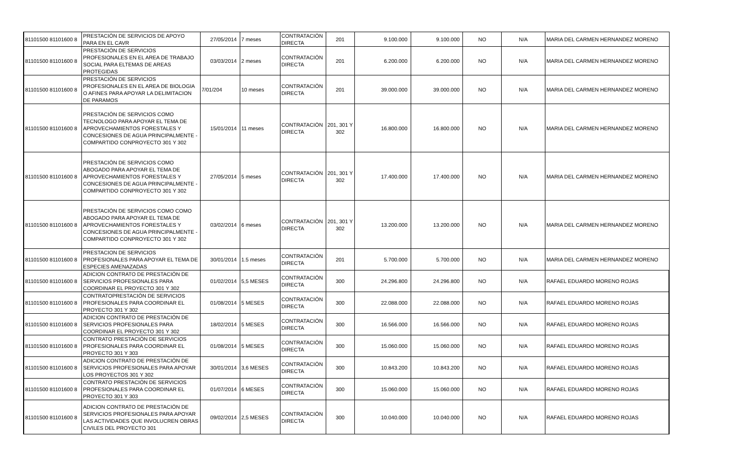| 81101500 81101600 8 | PRESTACIÓN DE SERVICIOS DE APOYO PARA EN EL CAVR | 27/05/2014 | 7 meses | CONTRATACIÓN DIRECTA | 201 | 9.100.000 | 9.100.000 | NO | N/A | MARIA DEL CARMEN HERNANDEZ MORENO |
| 81101500 81101600 8 | PRESTACIÓN DE SERVICIOS PROFESIONALES EN EL AREA DE TRABAJO SOCIAL PARA ELTEMAS DE AREAS PROTEGIDAS | 03/03/2014 | 2 meses | CONTRATACIÓN DIRECTA | 201 | 6.200.000 | 6.200.000 | NO | N/A | MARIA DEL CARMEN HERNANDEZ MORENO |
| 81101500 81101600 8 | PRESTACIÓN DE SERVICIOS PROFESIONALES EN EL AREA DE BIOLOGIA O AFINES PARA APOYAR LA DELIMITACION DE PARAMOS | 7/01/204 | 10 meses | CONTRATACIÓN DIRECTA | 201 | 39.000.000 | 39.000.000 | NO | N/A | MARIA DEL CARMEN HERNANDEZ MORENO |
| 81101500 81101600 8 | PRESTACIÓN DE SERVICIOS COMO TECNOLOGO PARA APOYAR EL TEMA DE APROVECHAMIENTOS FORESTALES Y CONCESIONES DE AGUA PRINCIPALMENTE - COMPARTIDO CONPROYECTO 301 Y 302 | 15/01/2014 | 11 meses | CONTRATACIÓN DIRECTA | 201, 301 Y 302 | 16.800.000 | 16.800.000 | NO | N/A | MARIA DEL CARMEN HERNANDEZ MORENO |
| 81101500 81101600 8 | PRESTACIÓN DE SERVICIOS COMO ABOGADO PARA APOYAR EL TEMA DE APROVECHAMIENTOS FORESTALES Y CONCESIONES DE AGUA PRINCIPALMENTE - COMPARTIDO CONPROYECTO 301 Y 302 | 27/05/2014 | 5 meses | CONTRATACIÓN DIRECTA | 201, 301 Y 302 | 17.400.000 | 17.400.000 | NO | N/A | MARIA DEL CARMEN HERNANDEZ MORENO |
| 81101500 81101600 8 | PRESTACIÓN DE SERVICIOS COMO COMO ABOGADO PARA APOYAR EL TEMA DE APROVECHAMIENTOS FORESTALES Y CONCESIONES DE AGUA PRINCIPALMENTE - COMPARTIDO CONPROYECTO 301 Y 302 | 03/02/2014 | 6 meses | CONTRATACIÓN DIRECTA | 201, 301 Y 302 | 13.200.000 | 13.200.000 | NO | N/A | MARIA DEL CARMEN HERNANDEZ MORENO |
| 81101500 81101600 8 | PRESTACION DE SERVICIOS PROFESIONALES PARA APOYAR EL TEMA DE ESPECIES AMENAZADAS | 30/01/2014 | 1.5 meses | CONTRATACIÓN DIRECTA | 201 | 5.700.000 | 5.700.000 | NO | N/A | MARIA DEL CARMEN HERNANDEZ MORENO |
| 81101500 81101600 8 | ADICION CONTRATO DE PRESTACIÓN DE SERVICIOS PROFESIONALES PARA COORDINAR EL PROYECTO 301 Y 302 | 01/02/2014 | 5,5 MESES | CONTRATACIÓN DIRECTA | 300 | 24.296.800 | 24.296.800 | NO | N/A | RAFAEL EDUARDO MORENO ROJAS |
| 81101500 81101600 8 | CONTRATOPRESTACIÓN DE SERVICIOS PROFESIONALES PARA COORDINAR EL PROYECTO 301 Y 302 | 01/08/2014 | 5 MESES | CONTRATACIÓN DIRECTA | 300 | 22.088.000 | 22.088.000 | NO | N/A | RAFAEL EDUARDO MORENO ROJAS |
| 81101500 81101600 8 | ADICION CONTRATO DE PRESTACIÓN DE SERVICIOS PROFESIONALES PARA COORDINAR EL PROYECTO 301 Y 302 | 18/02/2014 | 5 MESES | CONTRATACIÓN DIRECTA | 300 | 16.566.000 | 16.566.000 | NO | N/A | RAFAEL EDUARDO MORENO ROJAS |
| 81101500 81101600 8 | CONTRATO PRESTACIÓN DE SERVICIOS PROFESIONALES PARA COORDINAR EL PROYECTO 301 Y 303 | 01/08/2014 | 5 MESES | CONTRATACIÓN DIRECTA | 300 | 15.060.000 | 15.060.000 | NO | N/A | RAFAEL EDUARDO MORENO ROJAS |
| 81101500 81101600 8 | ADICION CONTRATO DE PRESTACIÓN DE SERVICIOS PROFESIONALES PARA APOYAR LOS PROYECTOS 301 Y 302 | 30/01/2014 | 3,6 MESES | CONTRATACIÓN DIRECTA | 300 | 10.843.200 | 10.843.200 | NO | N/A | RAFAEL EDUARDO MORENO ROJAS |
| 81101500 81101600 8 | CONTRATO PRESTACIÓN DE SERVICIOS PROFESIONALES PARA COORDINAR EL PROYECTO 301 Y 303 | 01/07/2014 | 6 MESES | CONTRATACIÓN DIRECTA | 300 | 15.060.000 | 15.060.000 | NO | N/A | RAFAEL EDUARDO MORENO ROJAS |
| 81101500 81101600 8 | ADICION CONTRATO DE PRESTACIÓN DE SERVICIOS PROFESIONALES PARA APOYAR LAS ACTIVIDADES QUE INVOLUCREN OBRAS CIVILES DEL PROYECTO 301 | 09/02/2014 | 2,5 MESES | CONTRATACIÓN DIRECTA | 300 | 10.040.000 | 10.040.000 | NO | N/A | RAFAEL EDUARDO MORENO ROJAS |